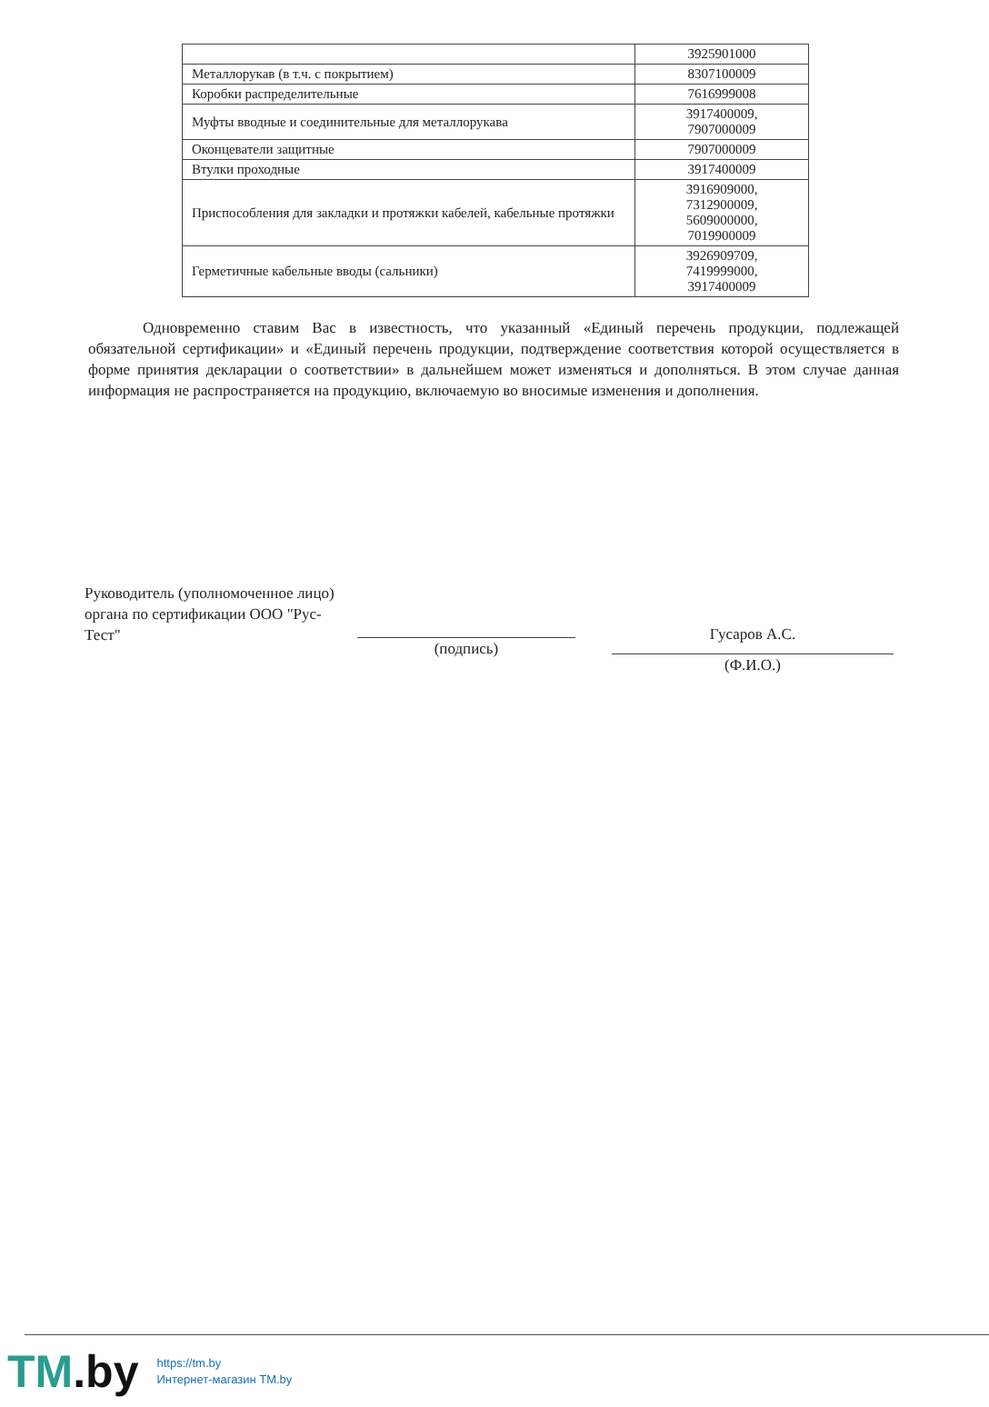| | 3925901000 |
| Металлорукав (в т.ч. с покрытием) | 8307100009 |
| Коробки распределительные | 7616999008 |
| Муфты вводные и соединительные для металлорукава | 3917400009, 7907000009 |
| Оконцеватели защитные | 7907000009 |
| Втулки проходные | 3917400009 |
| Приспособления для закладки и протяжки кабелей, кабельные протяжки | 3916909000, 7312900009, 5609000000, 7019900009 |
| Герметичные кабельные вводы (сальники) | 3926909709, 7419999000, 3917400009 |
Одновременно ставим Вас в известность, что указанный «Единый перечень продукции, подлежащей обязательной сертификации» и «Единый перечень продукции, подтверждение соответствия которой осуществляется в форме принятия декларации о соответствии» в дальнейшем может изменяться и дополняться. В этом случае данная информация не распространяется на продукцию, включаемую во вносимые изменения и дополнения.
Руководитель (уполномоченное лицо) органа по сертификации ООО "Рус-Тест"
(подпись)
Гусаров А.С.
(Ф.И.О.)
TM.by
https://tm.by
Интернет-магазин TM.by